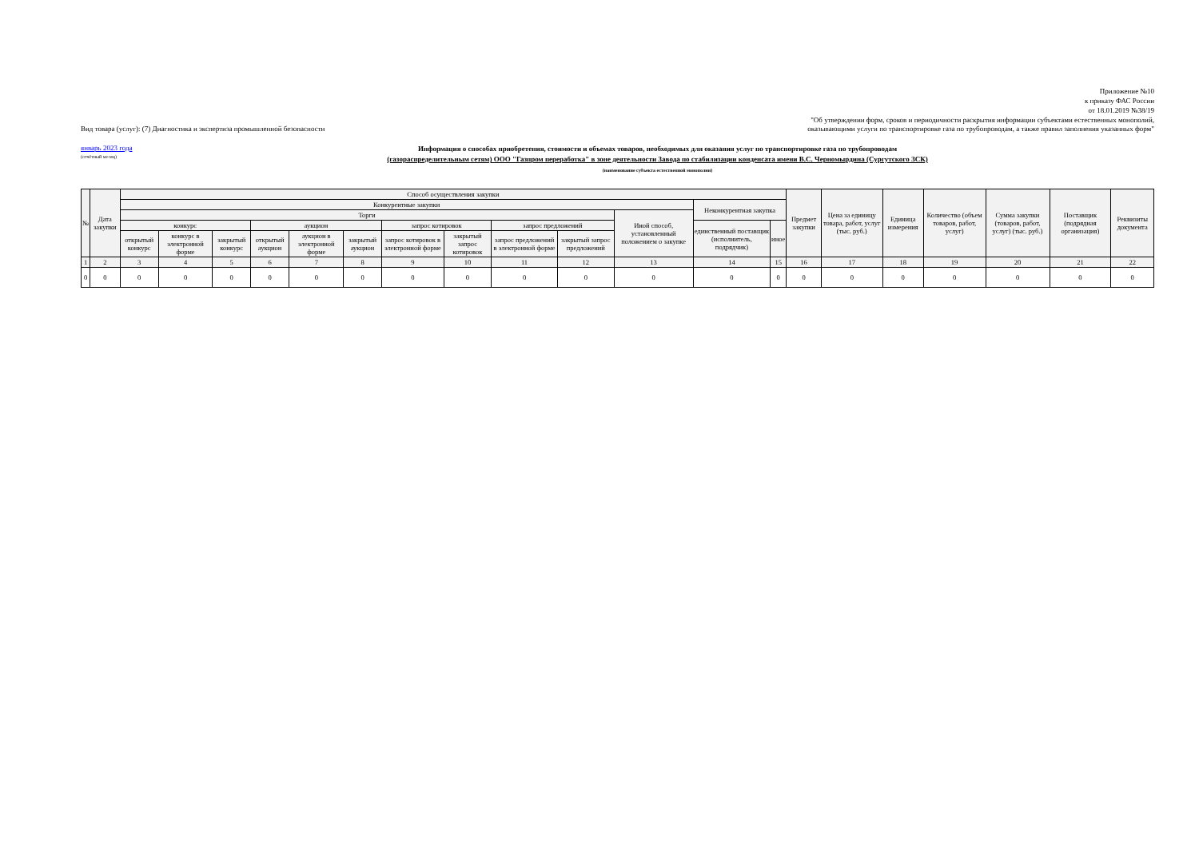Приложение №10
к приказу ФАС России
от 18.01.2019 №38/19
"Об утверждении форм, сроков и периодичности раскрытия информации субъектами естественных монополий,
Вид товара (услуг): (7) Диагностика и экспертиза промышленной безопасности оказывающими услуги по транспортировке газа по трубопроводам, а также правил заполнения указанных форм"
январь 2023 года
(отчётный месяц)
Информация о способах приобретения, стоимости и объемах товаров, необходимых для оказания услуг по транспортировке газа по трубопроводам
(газораспределительным сетям) ООО "Газпром переработка" в зоне деятельности Завода по стабилизации конденсата имени В.С. Черномырдина (Сургутского ЗСК)
(наименование субъекта естественной монополии)
| № | Дата закупки | Способ осуществления закупки | | | | | | | | | | | | | Предмет закупки | Цена за единицу товара, работ, услуг (тыс. руб.) | Единица измерения | Количество (объем товаров, работ, услуг) | Сумма закупки (товаров, работ, услуг) (тыс. руб.) | Поставщик (подрядная организация) | Реквизиты документа |
| --- | --- | --- | --- | --- | --- | --- | --- | --- | --- | --- | --- | --- | --- | --- | --- | --- | --- | --- | --- | --- | --- |
| | | Конкурентные закупки | | | | | | | | | | | Неконкурентная закупка | | | | | | | | |
| | | Торги | | | | | | | | | | Иной способ, установленный положением о закупке | | | | | | | | | |
| | | конкурс | | | аукцион | | | запрос котировок | | запрос предложений | | | единственный поставщик (исполнитель, подрядчик) | иное | | | | | | | |
| | | открытый конкурс | конкурс в электронной форме | закрытый конкурс | открытый аукцион | аукцион в электронной форме | закрытый аукцион | запрос котировок в электронной форме | закрытый запрос котировок | запрос предложений в электронной форме | закрытый запрос предложений | | | | | | | | | | |
| 1 | 2 | 3 | 4 | 5 | 6 | 7 | 8 | 9 | 10 | 11 | 12 | 13 | 14 | 15 | 16 | 17 | 18 | 19 | 20 | 21 | 22 |
| 0 | 0 | 0 | 0 | 0 | 0 | 0 | 0 | 0 | 0 | 0 | 0 | 0 | 0 | 0 | 0 | 0 | 0 | 0 | 0 | 0 | 0 |